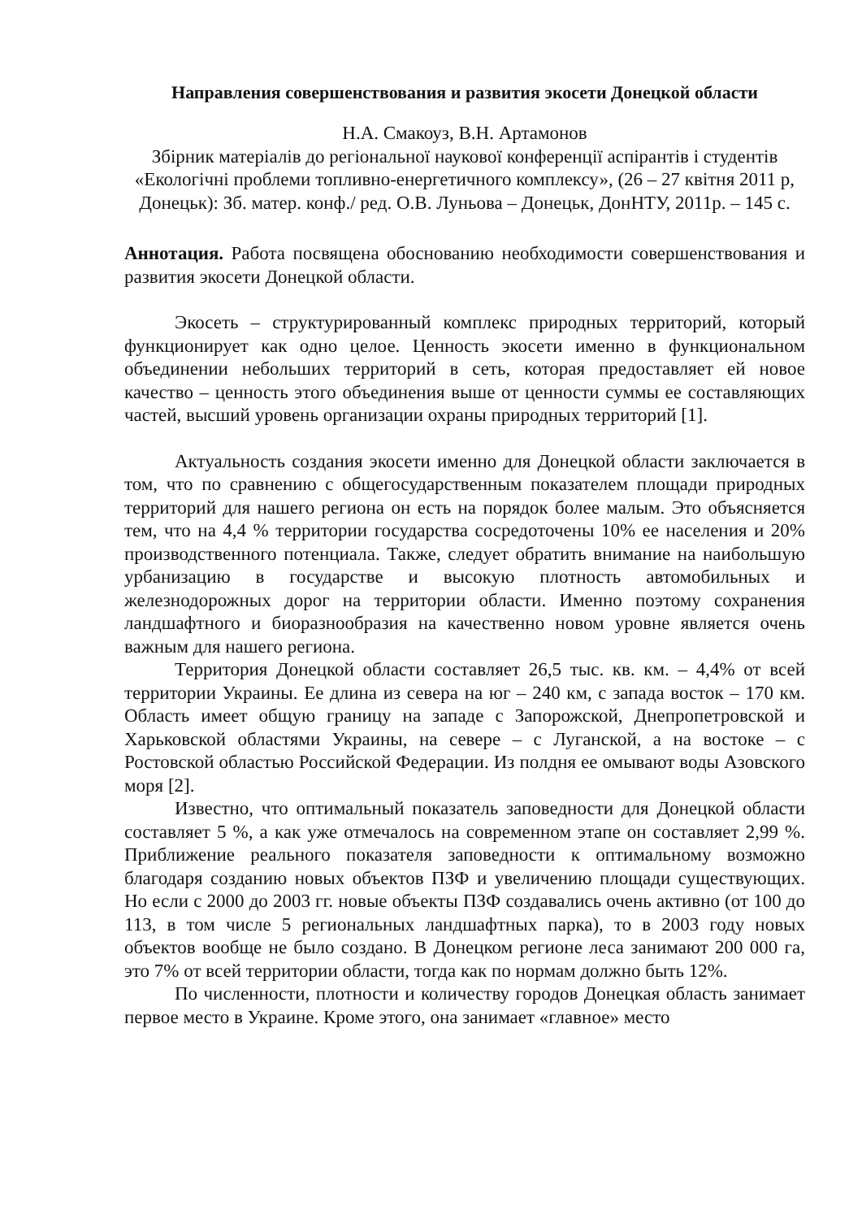Направления совершенствования и развития экосети Донецкой области
Н.А. Смакоуз, В.Н. Артамонов
Збірник матеріалів до регіональної наукової конференції аспірантів і студентів «Екологічні проблеми топливно-енергетичного комплексу», (26 – 27 квітня 2011 р, Донецьк): Зб. матер. конф./ ред. О.В. Луньова – Донецьк, ДонНТУ, 2011р. – 145 с.
Аннотация. Работа посвящена обоснованию необходимости совершенствования и развития экосети Донецкой области.
Экосеть – структурированный комплекс природных территорий, который функционирует как одно целое. Ценность экосети именно в функциональном объединении небольших территорий в сеть, которая предоставляет ей новое качество – ценность этого объединения выше от ценности суммы ее составляющих частей, высший уровень организации охраны природных территорий [1].
Актуальность создания экосети именно для Донецкой области заключается в том, что по сравнению с общегосударственным показателем площади природных территорий для нашего региона он есть на порядок более малым. Это объясняется тем, что на 4,4 % территории государства сосредоточены 10% ее населения и 20% производственного потенциала. Также, следует обратить внимание на наибольшую урбанизацию в государстве и высокую плотность автомобильных и железнодорожных дорог на территории области. Именно поэтому сохранения ландшафтного и биоразнообразия на качественно новом уровне является очень важным для нашего региона.
Территория Донецкой области составляет 26,5 тыс. кв. км. – 4,4% от всей территории Украины. Ее длина из севера на юг – 240 км, с запада восток – 170 км. Область имеет общую границу на западе с Запорожской, Днепропетровской и Харьковской областями Украины, на севере – с Луганской, а на востоке – с Ростовской областью Российской Федерации. Из полдня ее омывают воды Азовского моря [2].
Известно, что оптимальный показатель заповедности для Донецкой области составляет 5 %, а как уже отмечалось на современном этапе он составляет 2,99 %. Приближение реального показателя заповедности к оптимальному возможно благодаря созданию новых объектов ПЗФ и увеличению площади существующих. Но если с 2000 до 2003 гг. новые объекты ПЗФ создавались очень активно (от 100 до 113, в том числе 5 региональных ландшафтных парка), то в 2003 году новых объектов вообще не было создано. В Донецком регионе леса занимают 200 000 га, это 7% от всей территории области, тогда как по нормам должно быть 12%.
По численности, плотности и количеству городов Донецкая область занимает первое место в Украине. Кроме этого, она занимает «главное» место